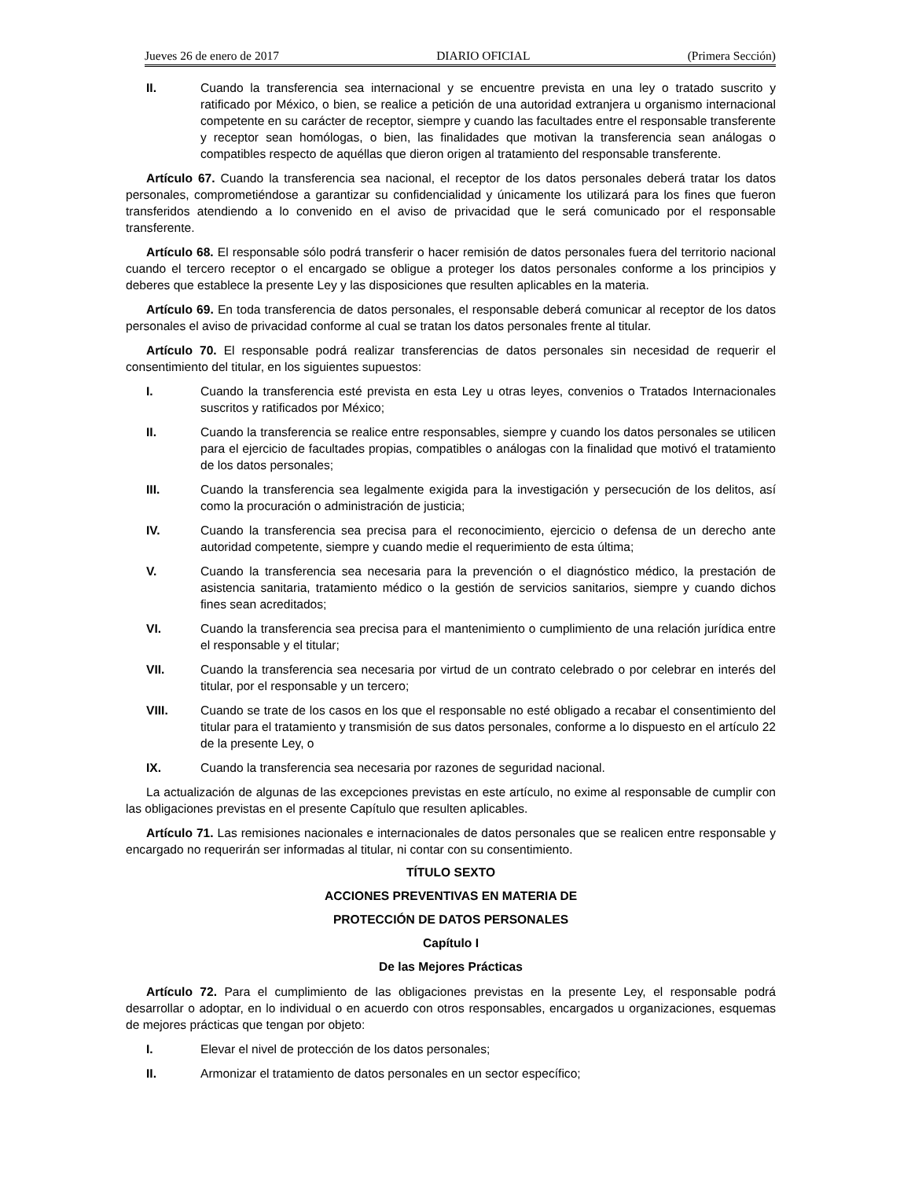Jueves 26 de enero de 2017 DIARIO OFICIAL (Primera Sección)
II. Cuando la transferencia sea internacional y se encuentre prevista en una ley o tratado suscrito y ratificado por México, o bien, se realice a petición de una autoridad extranjera u organismo internacional competente en su carácter de receptor, siempre y cuando las facultades entre el responsable transferente y receptor sean homólogas, o bien, las finalidades que motivan la transferencia sean análogas o compatibles respecto de aquéllas que dieron origen al tratamiento del responsable transferente.
Artículo 67. Cuando la transferencia sea nacional, el receptor de los datos personales deberá tratar los datos personales, comprometiéndose a garantizar su confidencialidad y únicamente los utilizará para los fines que fueron transferidos atendiendo a lo convenido en el aviso de privacidad que le será comunicado por el responsable transferente.
Artículo 68. El responsable sólo podrá transferir o hacer remisión de datos personales fuera del territorio nacional cuando el tercero receptor o el encargado se obligue a proteger los datos personales conforme a los principios y deberes que establece la presente Ley y las disposiciones que resulten aplicables en la materia.
Artículo 69. En toda transferencia de datos personales, el responsable deberá comunicar al receptor de los datos personales el aviso de privacidad conforme al cual se tratan los datos personales frente al titular.
Artículo 70. El responsable podrá realizar transferencias de datos personales sin necesidad de requerir el consentimiento del titular, en los siguientes supuestos:
I. Cuando la transferencia esté prevista en esta Ley u otras leyes, convenios o Tratados Internacionales suscritos y ratificados por México;
II. Cuando la transferencia se realice entre responsables, siempre y cuando los datos personales se utilicen para el ejercicio de facultades propias, compatibles o análogas con la finalidad que motivó el tratamiento de los datos personales;
III. Cuando la transferencia sea legalmente exigida para la investigación y persecución de los delitos, así como la procuración o administración de justicia;
IV. Cuando la transferencia sea precisa para el reconocimiento, ejercicio o defensa de un derecho ante autoridad competente, siempre y cuando medie el requerimiento de esta última;
V. Cuando la transferencia sea necesaria para la prevención o el diagnóstico médico, la prestación de asistencia sanitaria, tratamiento médico o la gestión de servicios sanitarios, siempre y cuando dichos fines sean acreditados;
VI. Cuando la transferencia sea precisa para el mantenimiento o cumplimiento de una relación jurídica entre el responsable y el titular;
VII. Cuando la transferencia sea necesaria por virtud de un contrato celebrado o por celebrar en interés del titular, por el responsable y un tercero;
VIII. Cuando se trate de los casos en los que el responsable no esté obligado a recabar el consentimiento del titular para el tratamiento y transmisión de sus datos personales, conforme a lo dispuesto en el artículo 22 de la presente Ley, o
IX. Cuando la transferencia sea necesaria por razones de seguridad nacional.
La actualización de algunas de las excepciones previstas en este artículo, no exime al responsable de cumplir con las obligaciones previstas en el presente Capítulo que resulten aplicables.
Artículo 71. Las remisiones nacionales e internacionales de datos personales que se realicen entre responsable y encargado no requerirán ser informadas al titular, ni contar con su consentimiento.
TÍTULO SEXTO
ACCIONES PREVENTIVAS EN MATERIA DE
PROTECCIÓN DE DATOS PERSONALES
Capítulo I
De las Mejores Prácticas
Artículo 72. Para el cumplimiento de las obligaciones previstas en la presente Ley, el responsable podrá desarrollar o adoptar, en lo individual o en acuerdo con otros responsables, encargados u organizaciones, esquemas de mejores prácticas que tengan por objeto:
I. Elevar el nivel de protección de los datos personales;
II. Armonizar el tratamiento de datos personales en un sector específico;